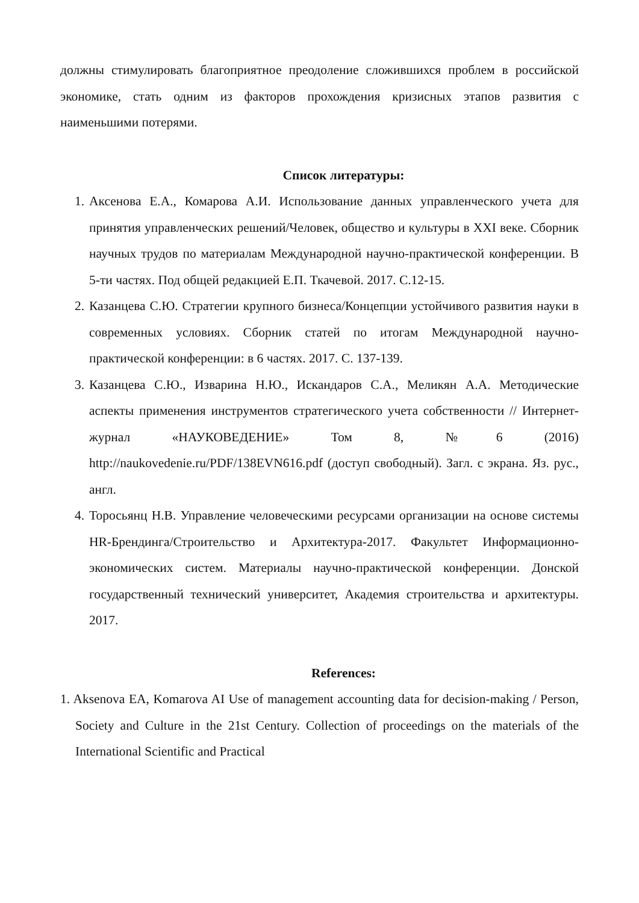должны стимулировать благоприятное преодоление сложившихся проблем в российской экономике, стать одним из факторов прохождения кризисных этапов развития с наименьшими потерями.
Список литературы:
1. Аксенова Е.А., Комарова А.И. Использование данных управленческого учета для принятия управленческих решений/Человек, общество и культуры в XXI веке. Сборник научных трудов по материалам Международной научно-практической конференции. В 5-ти частях. Под общей редакцией Е.П. Ткачевой. 2017. С.12-15.
2. Казанцева С.Ю. Стратегии крупного бизнеса/Концепции устойчивого развития науки в современных условиях. Сборник статей по итогам Международной научно-практической конференции: в 6 частях. 2017. С. 137-139.
3. Казанцева С.Ю., Изварина Н.Ю., Искандаров С.А., Меликян А.А. Методические аспекты применения инструментов стратегического учета собственности // Интернет-журнал «НАУКОВЕДЕНИЕ» Том 8, №6 (2016) http://naukovedenie.ru/PDF/138EVN616.pdf (доступ свободный). Загл. с экрана. Яз. рус., англ.
4. Торосьянц Н.В. Управление человеческими ресурсами организации на основе системы HR-Брендинга/Строительство и Архитектура-2017. Факультет Информационно-экономических систем. Материалы научно-практической конференции. Донской государственный технический университет, Академия строительства и архитектуры. 2017.
References:
1. Aksenova EA, Komarova AI Use of management accounting data for decision-making / Person, Society and Culture in the 21st Century. Collection of proceedings on the materials of the International Scientific and Practical